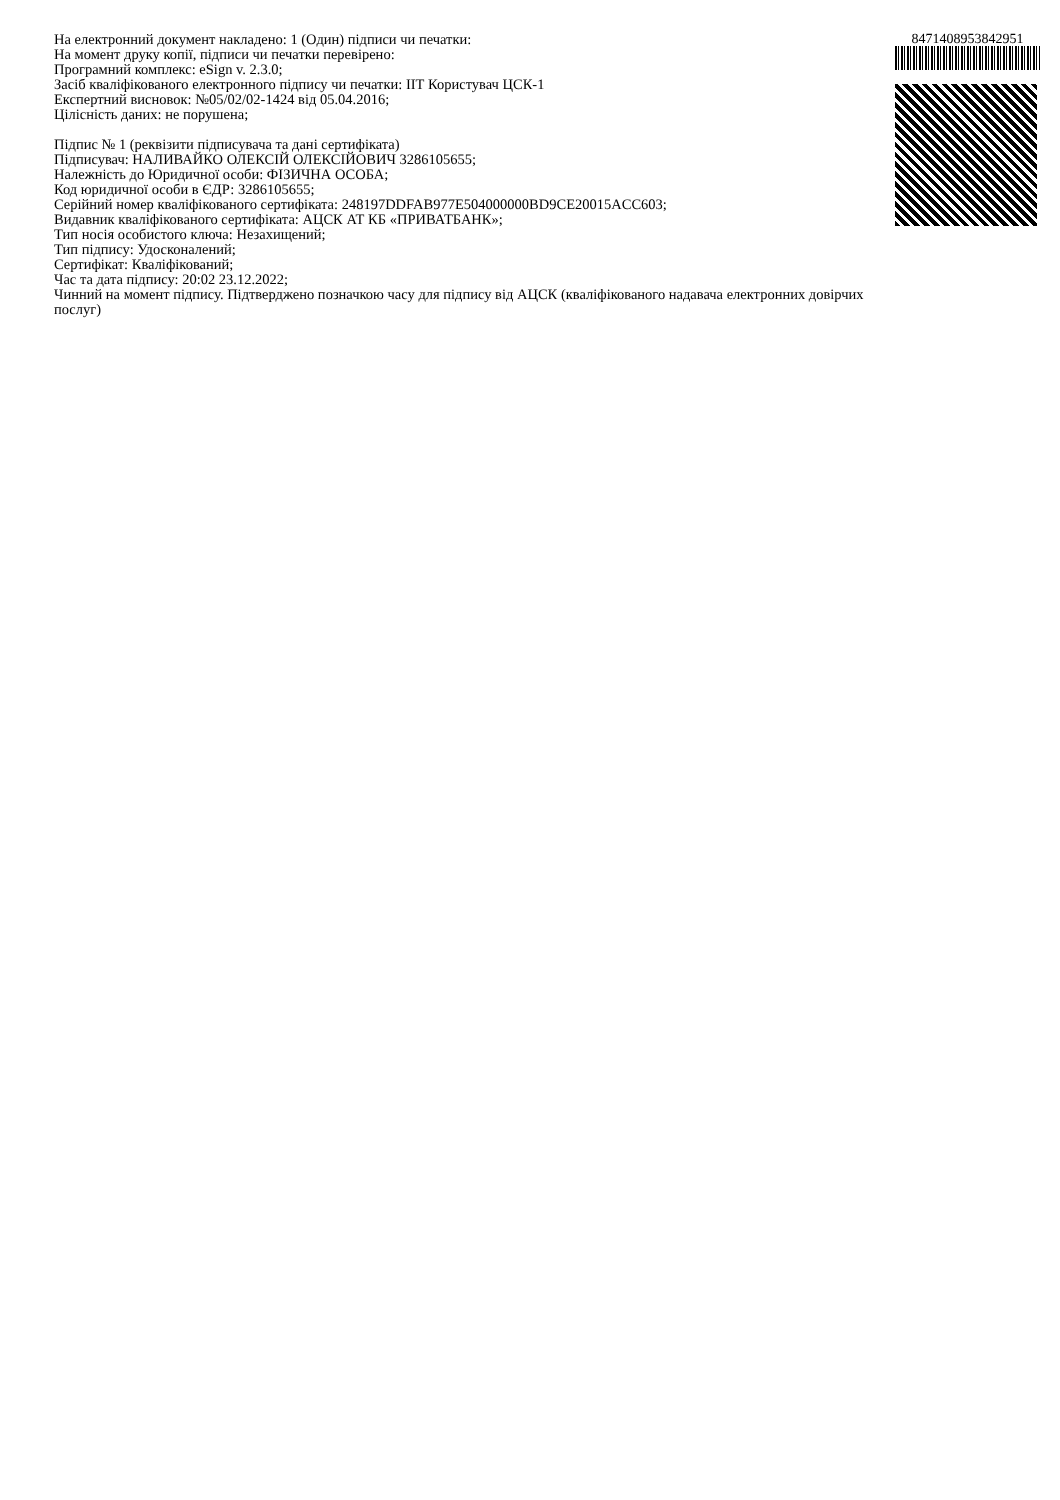На електронний документ накладено: 1 (Один) підписи чи печатки:
На момент друку копії, підписи чи печатки перевірено:
Програмний комплекс: eSign v. 2.3.0;
Засіб кваліфікованого електронного підпису чи печатки: ІІТ Користувач ЦСК-1
Експертний висновок: №05/02/02-1424 від 05.04.2016;
Цілісність даних: не порушена;
Підпис № 1 (реквізити підписувача та дані сертифіката)
Підписувач: НАЛИВАЙКО ОЛЕКСІЙ ОЛЕКСІЙОВИЧ 3286105655;
Належність до Юридичної особи: ФІЗИЧНА ОСОБА;
Код юридичної особи в ЄДР: 3286105655;
Серійний номер кваліфікованого сертифіката: 248197DDFAB977E504000000BD9CE20015ACC603;
Видавник кваліфікованого сертифіката: АЦСК АТ КБ «ПРИВАТБАНК»;
Тип носія особистого ключа: Незахищений;
Тип підпису: Удосконалений;
Сертифікат: Кваліфікований;
Час та дата підпису: 20:02 23.12.2022;
Чинний на момент підпису. Підтверджено позначкою часу для підпису від АЦСК (кваліфікованого надавача електронних довірчих послуг)
8471408953842951